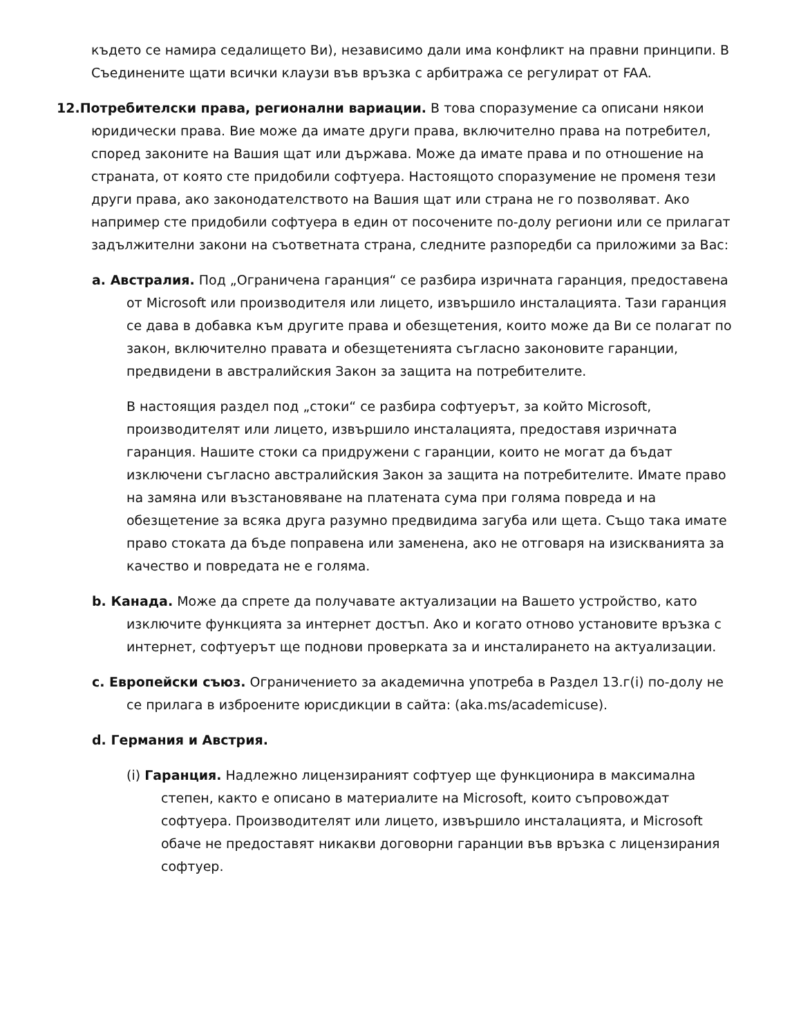където се намира седалището Ви), независимо дали има конфликт на правни принципи. В Съединените щати всички клаузи във връзка с арбитража се регулират от FAA.
12.Потребителски права, регионални вариации. В това споразумение са описани някои юридически права. Вие може да имате други права, включително права на потребител, според законите на Вашия щат или държава. Може да имате права и по отношение на страната, от която сте придобили софтуера. Настоящото споразумение не променя тези други права, ако законодателството на Вашия щат или страна не го позволяват. Ако например сте придобили софтуера в един от посочените по-долу региони или се прилагат задължителни закони на съответната страна, следните разпоредби са приложими за Вас:
a. Австралия. Под „Ограничена гаранция“ се разбира изричната гаранция, предоставена от Microsoft или производителя или лицето, извършило инсталацията. Тази гаранция се дава в добавка към другите права и обезщетения, които може да Ви се полагат по закон, включително правата и обезщетенията съгласно законовите гаранции, предвидени в австралийския Закон за защита на потребителите.
В настоящия раздел под „стоки“ се разбира софтуерът, за който Microsoft, производителят или лицето, извършило инсталацията, предоставя изричната гаранция. Нашите стоки са придружени с гаранции, които не могат да бъдат изключени съгласно австралийския Закон за защита на потребителите. Имате право на замяна или възстановяване на платената сума при голяма повреда и на обезщетение за всяка друга разумно предвидима загуба или щета. Също така имате право стоката да бъде поправена или заменена, ако не отговаря на изискванията за качество и повредата не е голяма.
b. Канада. Може да спрете да получавате актуализации на Вашето устройство, като изключите функцията за интернет достъп. Ако и когато отново установите връзка с интернет, софтуерът ще поднови проверката за и инсталирането на актуализации.
c. Европейски съюз. Ограничението за академична употреба в Раздел 13.г(i) по-долу не се прилага в изброените юрисдикции в сайта: (aka.ms/academicuse).
d. Германия и Австрия.
(i) Гаранция. Надлежно лицензираният софтуер ще функционира в максимална степен, както е описано в материалите на Microsoft, които съпровождат софтуера. Производителят или лицето, извършило инсталацията, и Microsoft обаче не предоставят никакви договорни гаранции във връзка с лицензирания софтуер.